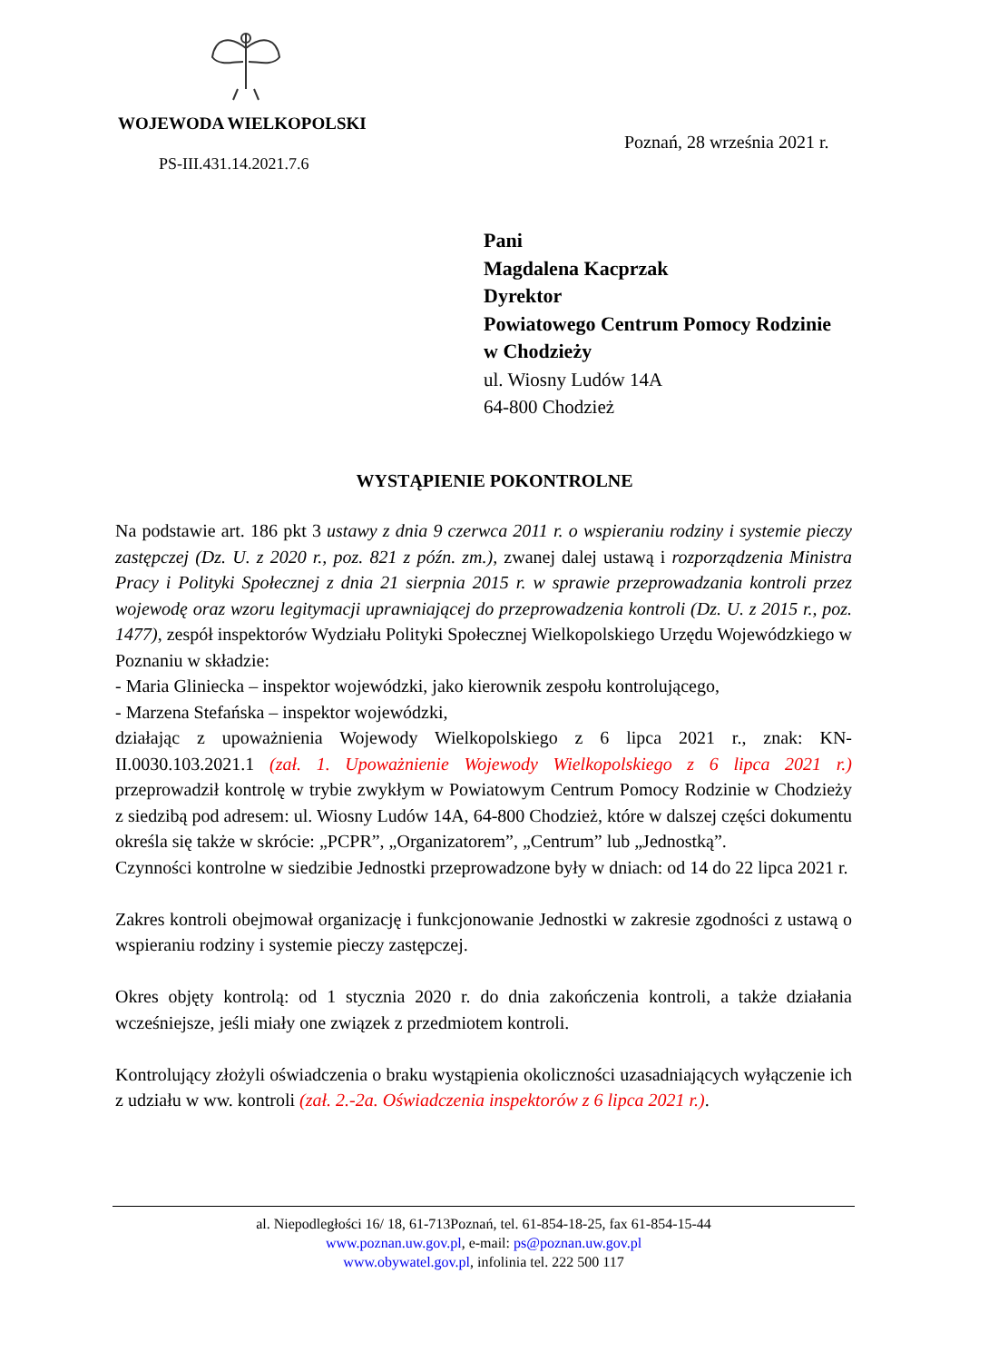WOJEWODA WIELKOPOLSKI
Poznań, 28 września 2021 r.
PS-III.431.14.2021.7.6
Pani
Magdalena Kacprzak
Dyrektor
Powiatowego Centrum Pomocy Rodzinie
w Chodzieży
ul. Wiosny Ludów 14A
64-800 Chodzież
WYSTĄPIENIE POKONTROLNE
Na podstawie art. 186 pkt 3 ustawy z dnia 9 czerwca 2011 r. o wspieraniu rodziny i systemie pieczy zastępczej (Dz. U. z 2020 r., poz. 821 z późn. zm.), zwanej dalej ustawą i rozporządzenia Ministra Pracy i Polityki Społecznej z dnia 21 sierpnia 2015 r. w sprawie przeprowadzania kontroli przez wojewodę oraz wzoru legitymacji uprawniającej do przeprowadzenia kontroli (Dz. U. z 2015 r., poz. 1477), zespół inspektorów Wydziału Polityki Społecznej Wielkopolskiego Urzędu Wojewódzkiego w Poznaniu w składzie:
- Maria Gliniecka – inspektor wojewódzki, jako kierownik zespołu kontrolującego,
- Marzena Stefańska – inspektor wojewódzki,
działając z upoważnienia Wojewody Wielkopolskiego z 6 lipca 2021 r., znak: KN-II.0030.103.2021.1 (zał. 1. Upoważnienie Wojewody Wielkopolskiego z 6 lipca 2021 r.) przeprowadził kontrolę w trybie zwykłym w Powiatowym Centrum Pomocy Rodzinie w Chodzieży z siedzibą pod adresem: ul. Wiosny Ludów 14A, 64-800 Chodzież, które w dalszej części dokumentu określa się także w skrócie: „PCPR”, „Organizatorem”, „Centrum” lub „Jednostką”.
Czynności kontrolne w siedzibie Jednostki przeprowadzone były w dniach: od 14 do 22 lipca 2021 r.
Zakres kontroli obejmował organizację i funkcjonowanie Jednostki w zakresie zgodności z ustawą o wspieraniu rodziny i systemie pieczy zastępczej.
Okres objęty kontrolą: od 1 stycznia 2020 r. do dnia zakończenia kontroli, a także działania wcześniejsze, jeśli miały one związek z przedmiotem kontroli.
Kontrolujący złożyli oświadczenia o braku wystąpienia okoliczności uzasadniających wyłączenie ich z udziału w ww. kontroli (zał. 2.-2a. Oświadczenia inspektorów z 6 lipca 2021 r.).
al. Niepodległości 16/ 18, 61-713Poznań, tel. 61-854-18-25, fax 61-854-15-44
www.poznan.uw.gov.pl, e-mail: ps@poznan.uw.gov.pl
www.obywatel.gov.pl, infolinia tel. 222 500 117